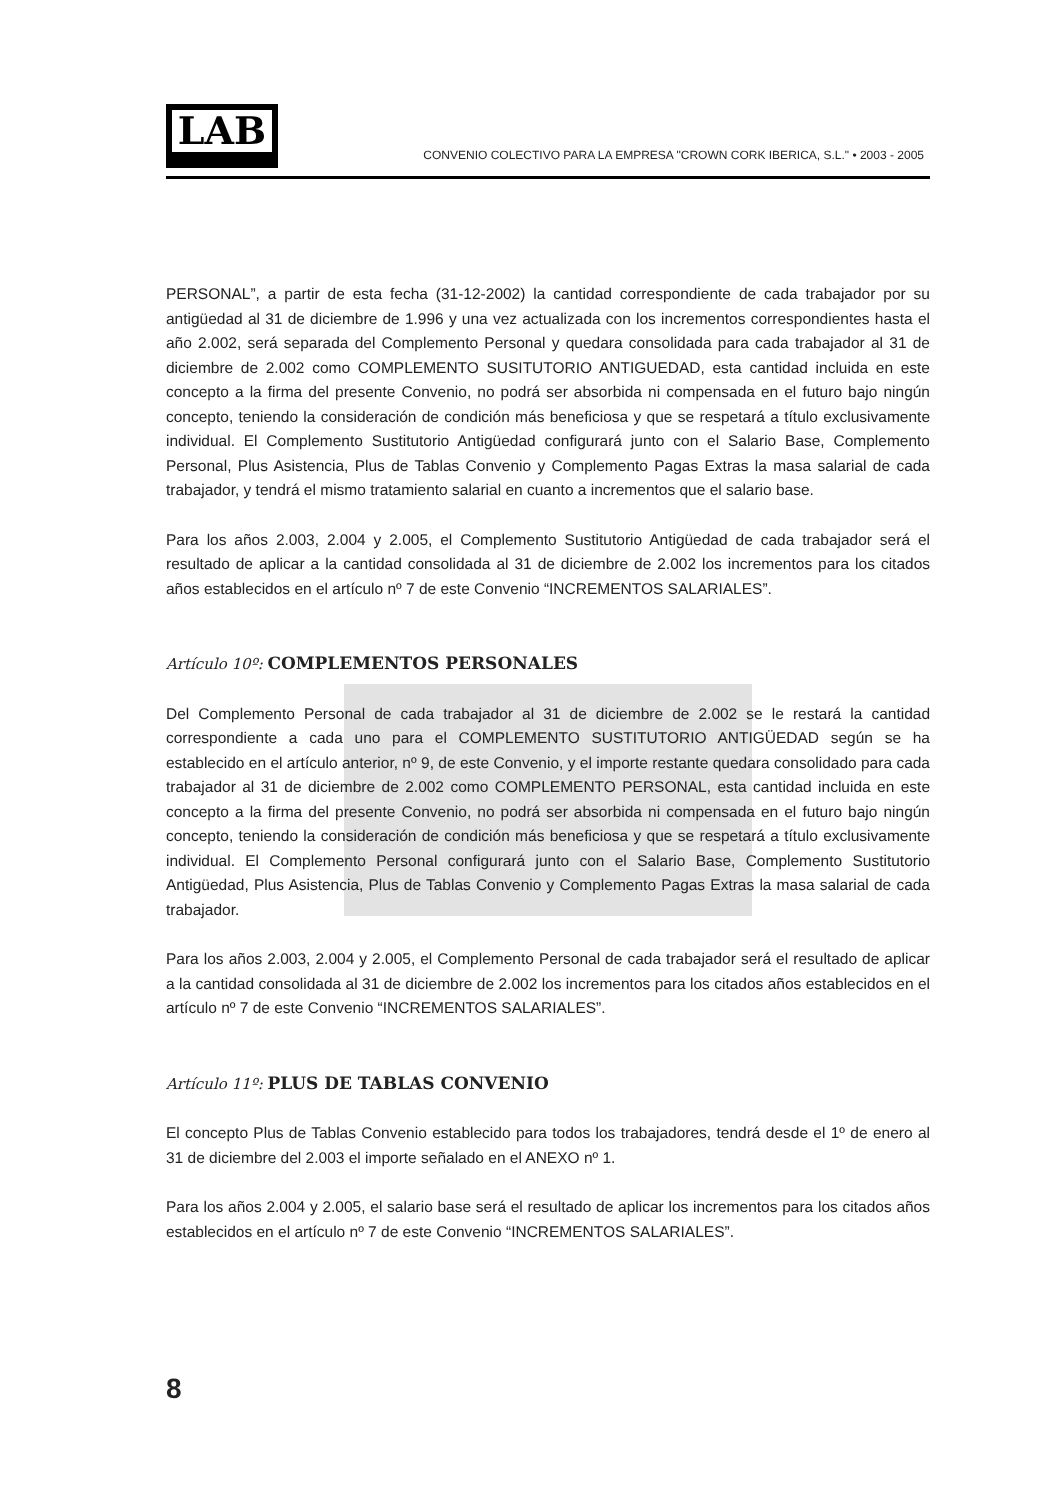LAB
CONVENIO COLECTIVO PARA LA EMPRESA "CROWN CORK IBERICA, S.L." • 2003 - 2005
PERSONAL”, a partir de esta fecha (31-12-2002) la cantidad correspondiente de cada trabajador por su antigüedad al 31 de diciembre de 1.996 y una vez actualizada con los incrementos correspondientes hasta el año 2.002, será separada del Complemento Personal y quedara consolidada para cada trabajador al 31 de diciembre de 2.002 como COMPLEMENTO SUSITUTORIO ANTIGUEDAD, esta cantidad incluida en este concepto a la firma del presente Convenio, no podrá ser absorbida ni compensada en el futuro bajo ningún concepto, teniendo la consideración de condición más beneficiosa y que se respetará a título exclusivamente individual. El Complemento Sustitutorio Antigüedad configurará junto con el Salario Base, Complemento Personal, Plus Asistencia, Plus de Tablas Convenio y Complemento Pagas Extras la masa salarial de cada trabajador, y tendrá el mismo tratamiento salarial en cuanto a incrementos que el salario base.
Para los años 2.003, 2.004 y 2.005, el Complemento Sustitutorio Antigüedad de cada trabajador será el resultado de aplicar a la cantidad consolidada al 31 de diciembre de 2.002 los incrementos para los citados años establecidos en el artículo nº 7 de este Convenio “INCREMENTOS SALARIALES”.
Artículo 10º: COMPLEMENTOS PERSONALES
Del Complemento Personal de cada trabajador al 31 de diciembre de 2.002 se le restará la cantidad correspondiente a cada uno para el COMPLEMENTO SUSTITUTORIO ANTIGÜEDAD según se ha establecido en el artículo anterior, nº 9, de este Convenio, y el importe restante quedara consolidado para cada trabajador al 31 de diciembre de 2.002 como COMPLEMENTO PERSONAL, esta cantidad incluida en este concepto a la firma del presente Convenio, no podrá ser absorbida ni compensada en el futuro bajo ningún concepto, teniendo la consideración de condición más beneficiosa y que se respetará a título exclusivamente individual. El Complemento Personal configurará junto con el Salario Base, Complemento Sustitutorio Antigüedad, Plus Asistencia, Plus de Tablas Convenio y Complemento Pagas Extras la masa salarial de cada trabajador.
Para los años 2.003, 2.004 y 2.005, el Complemento Personal de cada trabajador será el resultado de aplicar a la cantidad consolidada al 31 de diciembre de 2.002 los incrementos para los citados años establecidos en el artículo nº 7 de este Convenio “INCREMENTOS SALARIALES”.
Artículo 11º: PLUS DE TABLAS CONVENIO
El concepto Plus de Tablas Convenio establecido para todos los trabajadores, tendrá desde el 1º de enero al 31 de diciembre del 2.003 el importe señalado en el ANEXO nº 1.
Para los años 2.004 y 2.005, el salario base será el resultado de aplicar los incrementos para los citados años establecidos en el artículo nº 7 de este Convenio “INCREMENTOS SALARIALES”.
8